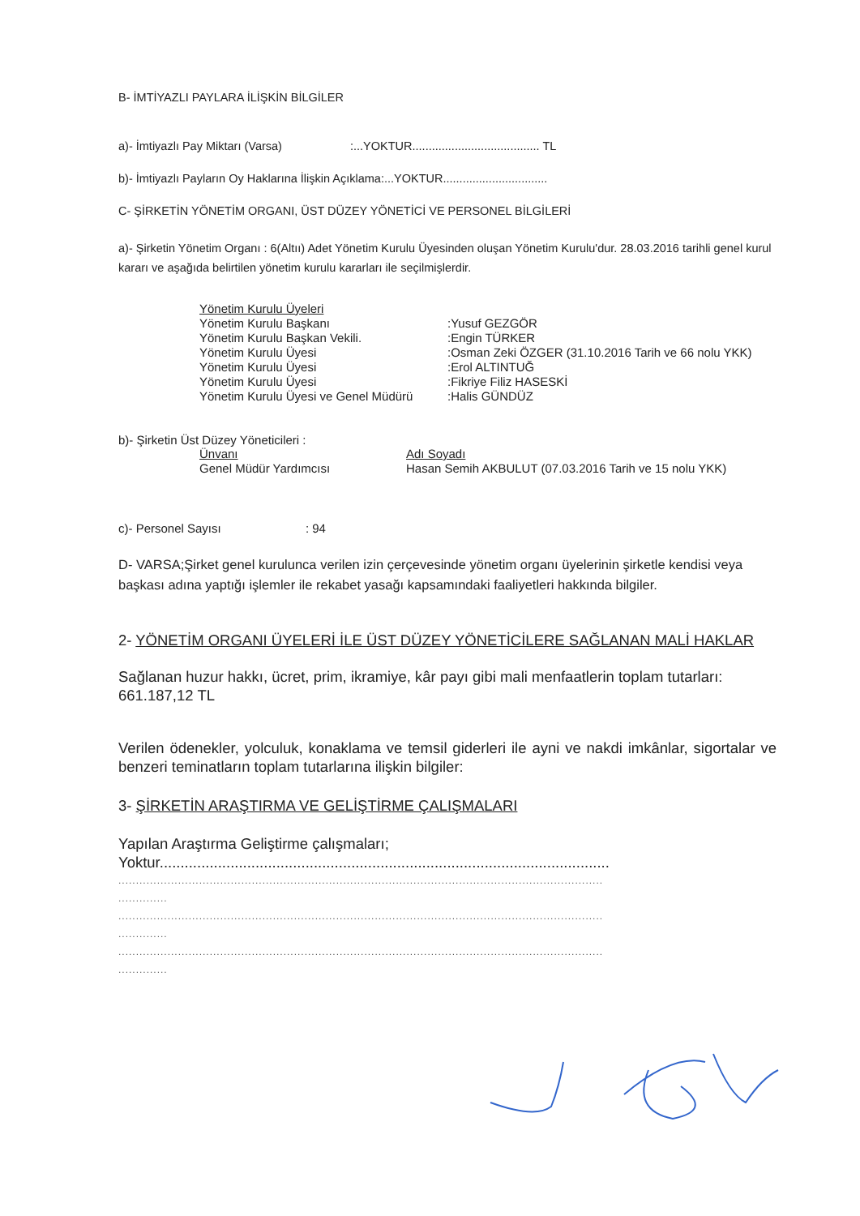B- İMTİYAZLI PAYLARA İLİŞKİN BİLGİLER
a)- İmtiyazlı Pay Miktarı (Varsa) :...YOKTUR....................................... TL
b)- İmtiyazlı Payların Oy Haklarına İlişkin Açıklama:...YOKTUR................................
C- ŞİRKETİN YÖNETİM ORGANI, ÜST DÜZEY YÖNETİCİ VE PERSONEL BİLGİLERİ
a)- Şirketin Yönetim Organı : 6(Altıı) Adet Yönetim Kurulu Üyesinden oluşan Yönetim Kurulu'dur. 28.03.2016 tarihli genel kurul kararı ve aşağıda belirtilen yönetim kurulu kararları ile seçilmişlerdir.
| Yönetim Kurulu Üyeleri | |
| Yönetim Kurulu Başkanı | :Yusuf GEZGÖR |
| Yönetim Kurulu Başkan Vekili. | :Engin TÜRKER |
| Yönetim Kurulu Üyesi | :Osman Zeki ÖZGER (31.10.2016 Tarih ve 66 nolu YKK) |
| Yönetim Kurulu Üyesi | :Erol ALTINTUĞ |
| Yönetim Kurulu Üyesi | :Fikriye Filiz HASESKİ |
| Yönetim Kurulu Üyesi ve Genel Müdürü | :Halis GÜNDÜZ |
b)- Şirketin Üst Düzey Yöneticileri :
| Ünvanı | Adı Soyadı |
| Genel Müdür Yardımcısı | Hasan Semih AKBULUT (07.03.2016 Tarih ve 15 nolu YKK) |
c)- Personel Sayısı : 94
D- VARSA;Şirket genel kurulunca verilen izin çerçevesinde yönetim organı üyelerinin şirketle kendisi veya başkası adına yaptığı işlemler ile rekabet yasağı kapsamındaki faaliyetleri hakkında bilgiler.
2- YÖNETİM ORGANI ÜYELERİ İLE ÜST DÜZEY YÖNETİCİLERE SAĞLANAN MALİ HAKLAR
Sağlanan huzur hakkı, ücret, prim, ikramiye, kâr payı gibi mali menfaatlerin toplam tutarları: 661.187,12 TL
Verilen ödenekler, yolculuk, konaklama ve temsil giderleri ile ayni ve nakdi imkânlar, sigortalar ve benzeri teminatların toplam tutarlarına ilişkin bilgiler:
3- ŞİRKETİN ARAŞTIRMA VE GELİŞTİRME ÇALIŞMALARI
Yapılan Araştırma Geliştirme çalışmaları;
Yoktur............................................................................................................
..........................................................................................................................................
..............
..........................................................................................................................................
..............
..........................................................................................................................................
..............